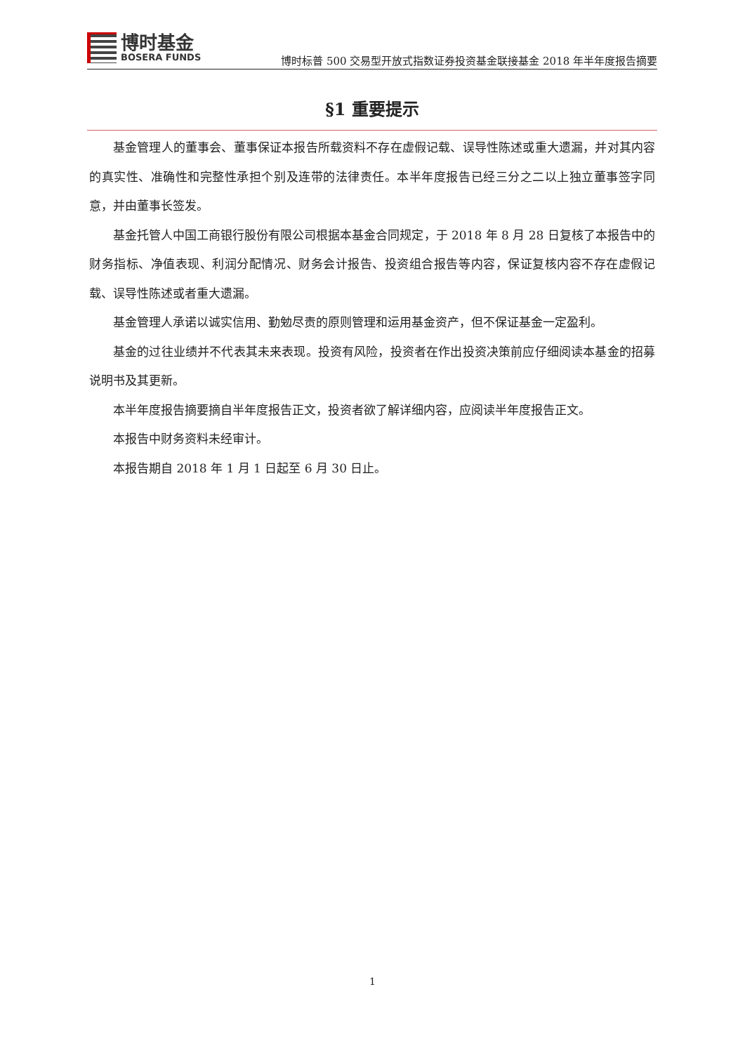博时基金
BOSERA FUNDS
博时标普 500 交易型开放式指数证券投资基金联接基金 2018 年半年度报告摘要
§1 重要提示
基金管理人的董事会、董事保证本报告所载资料不存在虚假记载、误导性陈述或重大遗漏，并对其内容的真实性、准确性和完整性承担个别及连带的法律责任。本半年度报告已经三分之二以上独立董事签字同意，并由董事长签发。
基金托管人中国工商银行股份有限公司根据本基金合同规定，于 2018 年 8 月 28 日复核了本报告中的财务指标、净值表现、利润分配情况、财务会计报告、投资组合报告等内容，保证复核内容不存在虚假记载、误导性陈述或者重大遗漏。
基金管理人承诺以诚实信用、勤勉尽责的原则管理和运用基金资产，但不保证基金一定盈利。
基金的过往业绩并不代表其未来表现。投资有风险，投资者在作出投资决策前应仔细阅读本基金的招募说明书及其更新。
本半年度报告摘要摘自半年度报告正文，投资者欲了解详细内容，应阅读半年度报告正文。
本报告中财务资料未经审计。
本报告期自 2018 年 1 月 1 日起至 6 月 30 日止。
1